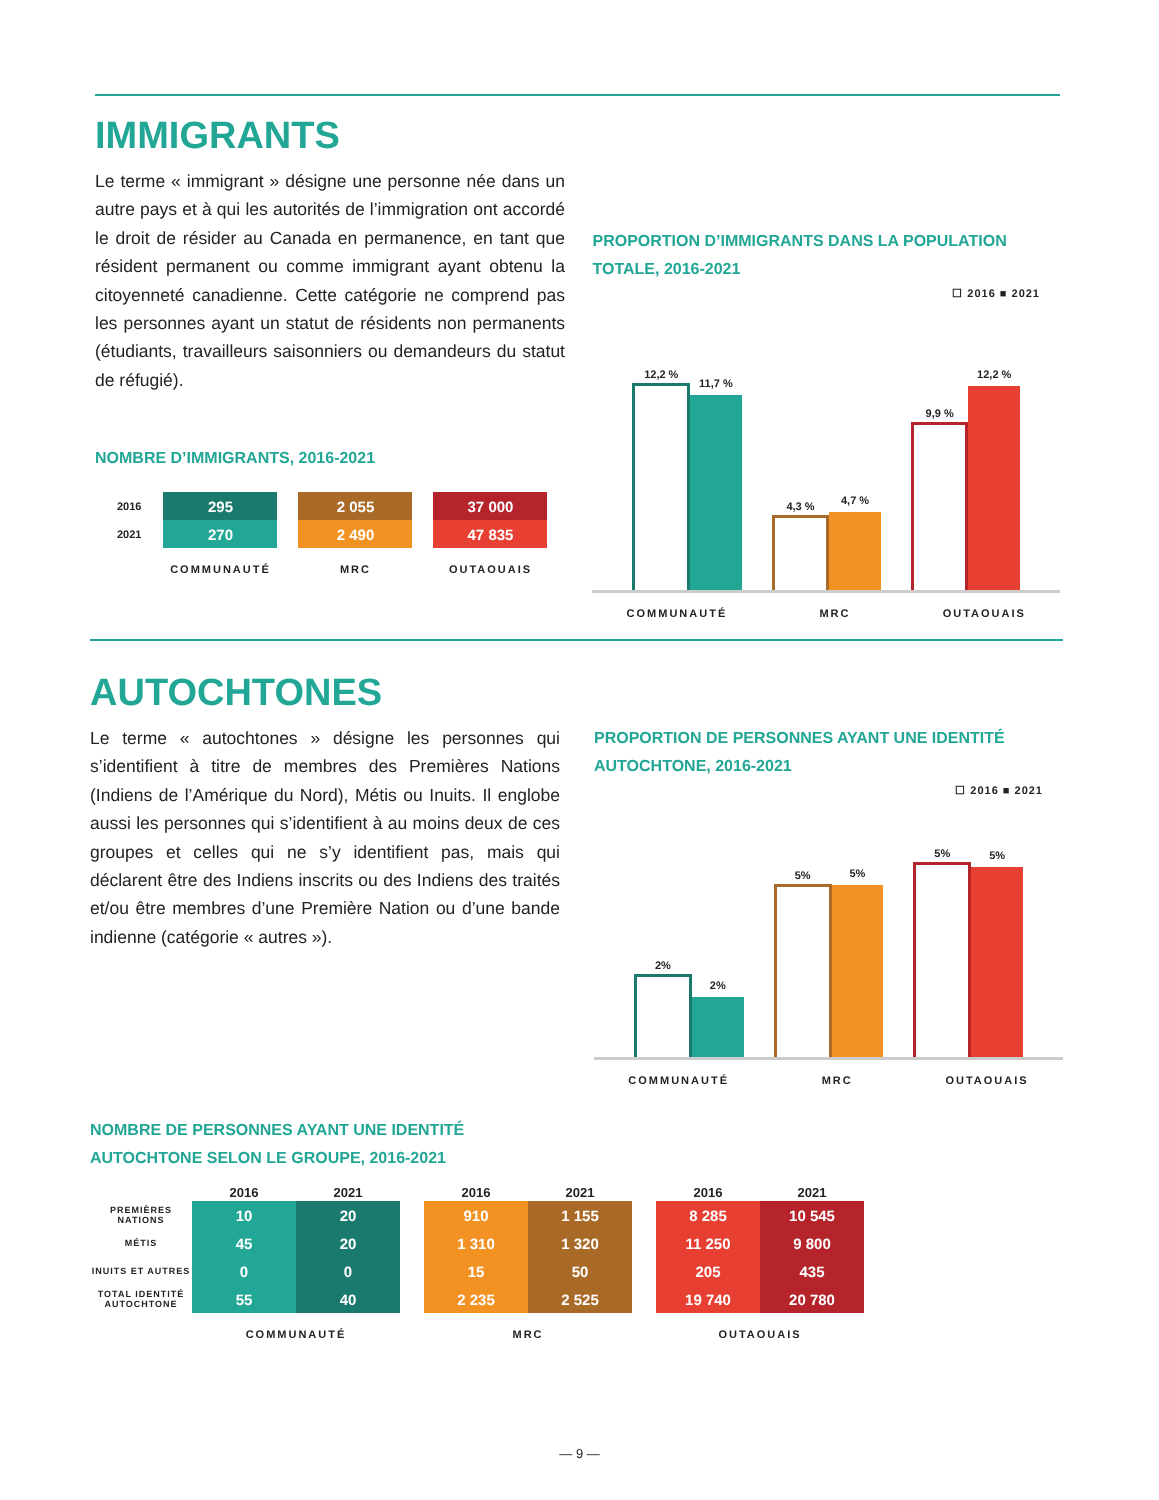IMMIGRANTS
Le terme « immigrant » désigne une personne née dans un autre pays et à qui les autorités de l’immigration ont accordé le droit de résider au Canada en permanence, en tant que résident permanent ou comme immigrant ayant obtenu la citoyenneté canadienne. Cette catégorie ne comprend pas les personnes ayant un statut de résidents non permanents (étudiants, travailleurs saisonniers ou demandeurs du statut de réfugié).
NOMBRE D’IMMIGRANTS, 2016-2021
| 2016 | 295 | 2 055 | 37 000 |
| 2021 | 270 | 2 490 | 47 835 |
| | COMMUNAUTÉ | MRC | OUTAOUAIS |
PROPORTION D’IMMIGRANTS DANS LA POPULATION TOTALE, 2016-2021
☐ 2016 ■ 2021
12,2 %
11,7 %
4,3 %
4,7 %
9,9 %
12,2 %
COMMUNAUTÉ MRC OUTAOUAIS
AUTOCHTONES
Le terme « autochtones » désigne les personnes qui s’identifient à titre de membres des Premières Nations (Indiens de l’Amérique du Nord), Métis ou Inuits. Il englobe aussi les personnes qui s’identifient à au moins deux de ces groupes et celles qui ne s’y identifient pas, mais qui déclarent être des Indiens inscrits ou des Indiens des traités et/ou être membres d’une Première Nation ou d’une bande indienne (catégorie « autres »).
PROPORTION DE PERSONNES AYANT UNE IDENTITÉ AUTOCHTONE, 2016-2021
☐ 2016 ■ 2021
2%
2%
5%
5%
5%
5%
COMMUNAUTÉ MRC OUTAOUAIS
NOMBRE DE PERSONNES AYANT UNE IDENTITÉ
AUTOCHTONE SELON LE GROUPE, 2016-2021
| | 2016 | 2021 | | 2016 | 2021 | | 2016 | 2021 |
| --- | --- | --- | --- | --- | --- | --- | --- | --- |
| PREMIÈRES NATIONS | 10 | 20 | | 910 | 1 155 | | 8 285 | 10 545 |
| MÉTIS | 45 | 20 | | 1 310 | 1 320 | | 11 250 | 9 800 |
| INUITS ET AUTRES | 0 | 0 | | 15 | 50 | | 205 | 435 |
| TOTAL IDENTITÉ AUTOCHTONE | 55 | 40 | | 2 235 | 2 525 | | 19 740 | 20 780 |
| | COMMUNAUTÉ | | | MRC | | | OUTAOUAIS | |
— 9 —